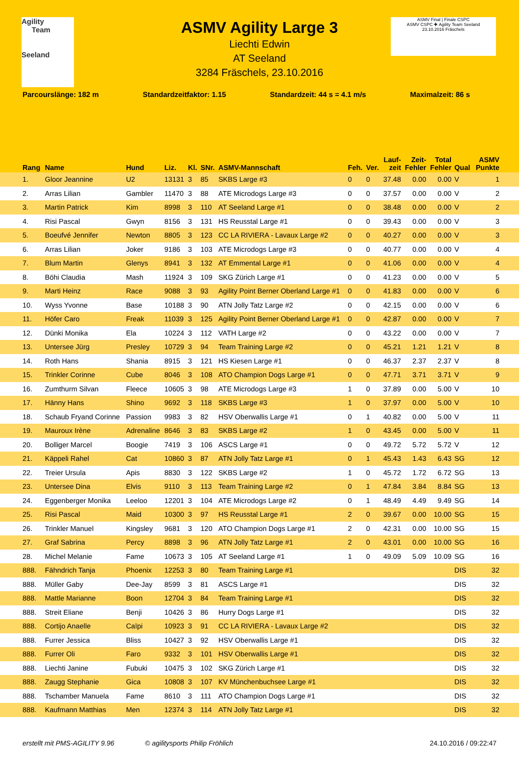Agility
Team
Seeland
ASMV Final | Finale CSPC
ASMV CSPC ✚ Agility Team Seeland
23.10.2016 Fräschels
ASMV Agility Large 3
Liechti Edwin
AT Seeland
3284 Fräschels, 23.10.2016
Parcourslänge: 182 m Standardzeitfaktor: 1.15 Standardzeit: 44 s = 4.1 m/s Maximalzeit: 86 s
| Rang | Name | Hund | Liz. | Kl. | SNr. | ASMV-Mannschaft | Feh. | Ver. | Lauf- zeit | Zeit- Fehler | Total Fehler | Qual | ASMV Punkte |
| --- | --- | --- | --- | --- | --- | --- | --- | --- | --- | --- | --- | --- | --- |
| 1. | Gloor Jeannine | U2 | 13131 | 3 | 85 | SKBS Large #3 | 0 | 0 | 37.48 | 0.00 | 0.00 | V | 1 |
| 2. | Arras Lilian | Gambler | 11470 | 3 | 88 | ATE Microdogs Large #3 | 0 | 0 | 37.57 | 0.00 | 0.00 | V | 2 |
| 3. | Martin Patrick | Kim | 8998 | 3 | 110 | AT Seeland Large #1 | 0 | 0 | 38.48 | 0.00 | 0.00 | V | 2 |
| 4. | Risi Pascal | Gwyn | 8156 | 3 | 131 | HS Reusstal Large #1 | 0 | 0 | 39.43 | 0.00 | 0.00 | V | 3 |
| 5. | Boeufvé Jennifer | Newton | 8805 | 3 | 123 | CC LA RIVIERA - Lavaux Large #2 | 0 | 0 | 40.27 | 0.00 | 0.00 | V | 3 |
| 6. | Arras Lilian | Joker | 9186 | 3 | 103 | ATE Microdogs Large #3 | 0 | 0 | 40.77 | 0.00 | 0.00 | V | 4 |
| 7. | Blum Martin | Glenys | 8941 | 3 | 132 | AT Emmental Large #1 | 0 | 0 | 41.06 | 0.00 | 0.00 | V | 4 |
| 8. | Böhi Claudia | Mash | 11924 | 3 | 109 | SKG Zürich Large #1 | 0 | 0 | 41.23 | 0.00 | 0.00 | V | 5 |
| 9. | Marti Heinz | Race | 9088 | 3 | 93 | Agility Point Berner Oberland Large #1 | 0 | 0 | 41.83 | 0.00 | 0.00 | V | 6 |
| 10. | Wyss Yvonne | Base | 10188 | 3 | 90 | ATN Jolly Tatz Large #2 | 0 | 0 | 42.15 | 0.00 | 0.00 | V | 6 |
| 11. | Höfer Caro | Freak | 11039 | 3 | 125 | Agility Point Berner Oberland Large #1 | 0 | 0 | 42.87 | 0.00 | 0.00 | V | 7 |
| 12. | Dünki Monika | Ela | 10224 | 3 | 112 | VATH Large #2 | 0 | 0 | 43.22 | 0.00 | 0.00 | V | 7 |
| 13. | Untersee Jürg | Presley | 10729 | 3 | 94 | Team Training Large #2 | 0 | 0 | 45.21 | 1.21 | 1.21 | V | 8 |
| 14. | Roth Hans | Shania | 8915 | 3 | 121 | HS Kiesen Large #1 | 0 | 0 | 46.37 | 2.37 | 2.37 | V | 8 |
| 15. | Trinkler Corinne | Cube | 8046 | 3 | 108 | ATO Champion Dogs Large #1 | 0 | 0 | 47.71 | 3.71 | 3.71 | V | 9 |
| 16. | Zumthurm Silvan | Fleece | 10605 | 3 | 98 | ATE Microdogs Large #3 | 1 | 0 | 37.89 | 0.00 | 5.00 | V | 10 |
| 17. | Hänny Hans | Shino | 9692 | 3 | 118 | SKBS Large #3 | 1 | 0 | 37.97 | 0.00 | 5.00 | V | 10 |
| 18. | Schaub Fryand Corinne | Passion | 9983 | 3 | 82 | HSV Oberwallis Large #1 | 0 | 1 | 40.82 | 0.00 | 5.00 | V | 11 |
| 19. | Mauroux Irène | Adrenaline | 8646 | 3 | 83 | SKBS Large #2 | 1 | 0 | 43.45 | 0.00 | 5.00 | V | 11 |
| 20. | Bolliger Marcel | Boogie | 7419 | 3 | 106 | ASCS Large #1 | 0 | 0 | 49.72 | 5.72 | 5.72 | V | 12 |
| 21. | Käppeli Rahel | Cat | 10860 | 3 | 87 | ATN Jolly Tatz Large #1 | 0 | 1 | 45.43 | 1.43 | 6.43 | SG | 12 |
| 22. | Treier Ursula | Apis | 8830 | 3 | 122 | SKBS Large #2 | 1 | 0 | 45.72 | 1.72 | 6.72 | SG | 13 |
| 23. | Untersee Dina | Elvis | 9110 | 3 | 113 | Team Training Large #2 | 0 | 1 | 47.84 | 3.84 | 8.84 | SG | 13 |
| 24. | Eggenberger Monika | Leeloo | 12201 | 3 | 104 | ATE Microdogs Large #2 | 0 | 1 | 48.49 | 4.49 | 9.49 | SG | 14 |
| 25. | Risi Pascal | Maid | 10300 | 3 | 97 | HS Reusstal Large #1 | 2 | 0 | 39.67 | 0.00 | 10.00 | SG | 15 |
| 26. | Trinkler Manuel | Kingsley | 9681 | 3 | 120 | ATO Champion Dogs Large #1 | 2 | 0 | 42.31 | 0.00 | 10.00 | SG | 15 |
| 27. | Graf Sabrina | Percy | 8898 | 3 | 96 | ATN Jolly Tatz Large #1 | 2 | 0 | 43.01 | 0.00 | 10.00 | SG | 16 |
| 28. | Michel Melanie | Fame | 10673 | 3 | 105 | AT Seeland Large #1 | 1 | 0 | 49.09 | 5.09 | 10.09 | SG | 16 |
| 888. | Fähndrich Tanja | Phoenix | 12253 | 3 | 80 | Team Training Large #1 | | | | | | DIS | 32 |
| 888. | Müller Gaby | Dee-Jay | 8599 | 3 | 81 | ASCS Large #1 | | | | | | DIS | 32 |
| 888. | Mattle Marianne | Boon | 12704 | 3 | 84 | Team Training Large #1 | | | | | | DIS | 32 |
| 888. | Streit Eliane | Benji | 10426 | 3 | 86 | Hurry Dogs Large #1 | | | | | | DIS | 32 |
| 888. | Cortijo Anaelle | Caïpi | 10923 | 3 | 91 | CC LA RIVIERA - Lavaux Large #2 | | | | | | DIS | 32 |
| 888. | Furrer Jessica | Bliss | 10427 | 3 | 92 | HSV Oberwallis Large #1 | | | | | | DIS | 32 |
| 888. | Furrer Oli | Faro | 9332 | 3 | 101 | HSV Oberwallis Large #1 | | | | | | DIS | 32 |
| 888. | Liechti Janine | Fubuki | 10475 | 3 | 102 | SKG Zürich Large #1 | | | | | | DIS | 32 |
| 888. | Zaugg Stephanie | Gica | 10808 | 3 | 107 | KV Münchenbuchsee Large #1 | | | | | | DIS | 32 |
| 888. | Tschamber Manuela | Fame | 8610 | 3 | 111 | ATO Champion Dogs Large #1 | | | | | | DIS | 32 |
| 888. | Kaufmann Matthias | Men | 12374 | 3 | 114 | ATN Jolly Tatz Large #1 | | | | | | DIS | 32 |
erstellt mit PMS-AGILITY 9.96 © agilitysports Philip Fröhlich 24.10.2016 / 09:22:47